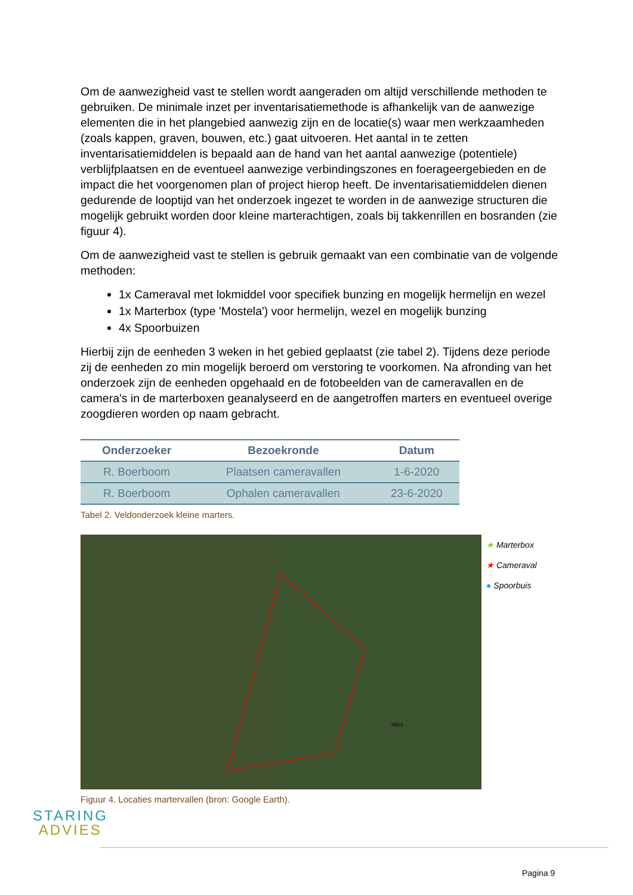Om de aanwezigheid vast te stellen wordt aangeraden om altijd verschillende methoden te gebruiken. De minimale inzet per inventarisatiemethode is afhankelijk van de aanwezige elementen die in het plangebied aanwezig zijn en de locatie(s) waar men werkzaamheden (zoals kappen, graven, bouwen, etc.) gaat uitvoeren. Het aantal in te zetten inventarisatiemiddelen is bepaald aan de hand van het aantal aanwezige (potentiele) verblijfplaatsen en de eventueel aanwezige verbindingszones en foerageergebieden en de impact die het voorgenomen plan of project hierop heeft. De inventarisatiemiddelen dienen gedurende de looptijd van het onderzoek ingezet te worden in de aanwezige structuren die mogelijk gebruikt worden door kleine marterachtigen, zoals bij takkenrillen en bosranden (zie figuur 4).
Om de aanwezigheid vast te stellen is gebruik gemaakt van een combinatie van de volgende methoden:
1x Cameraval met lokmiddel voor specifiek bunzing en mogelijk hermelijn en wezel
1x Marterbox (type 'Mostela') voor hermelijn, wezel en mogelijk bunzing
4x Spoorbuizen
Hierbij zijn de eenheden 3 weken in het gebied geplaatst (zie tabel 2). Tijdens deze periode zij de eenheden zo min mogelijk beroerd om verstoring te voorkomen. Na afronding van het onderzoek zijn de eenheden opgehaald en de fotobeelden van de cameravallen en de camera's in de marterboxen geanalyseerd en de aangetroffen marters en eventueel overige zoogdieren worden op naam gebracht.
| Onderzoeker | Bezoekronde | Datum |
| --- | --- | --- |
| R. Boerboom | Plaatsen cameravallen | 1-6-2020 |
| R. Boerboom | Ophalen cameravallen | 23-6-2020 |
Tabel 2. Veldonderzoek kleine marters.
N813
★ Marterbox
★ Cameraval
● Spoorbuis
Figuur 4. Locaties martervallen (bron: Google Earth).
STARING
ADVIES
Pagina 9